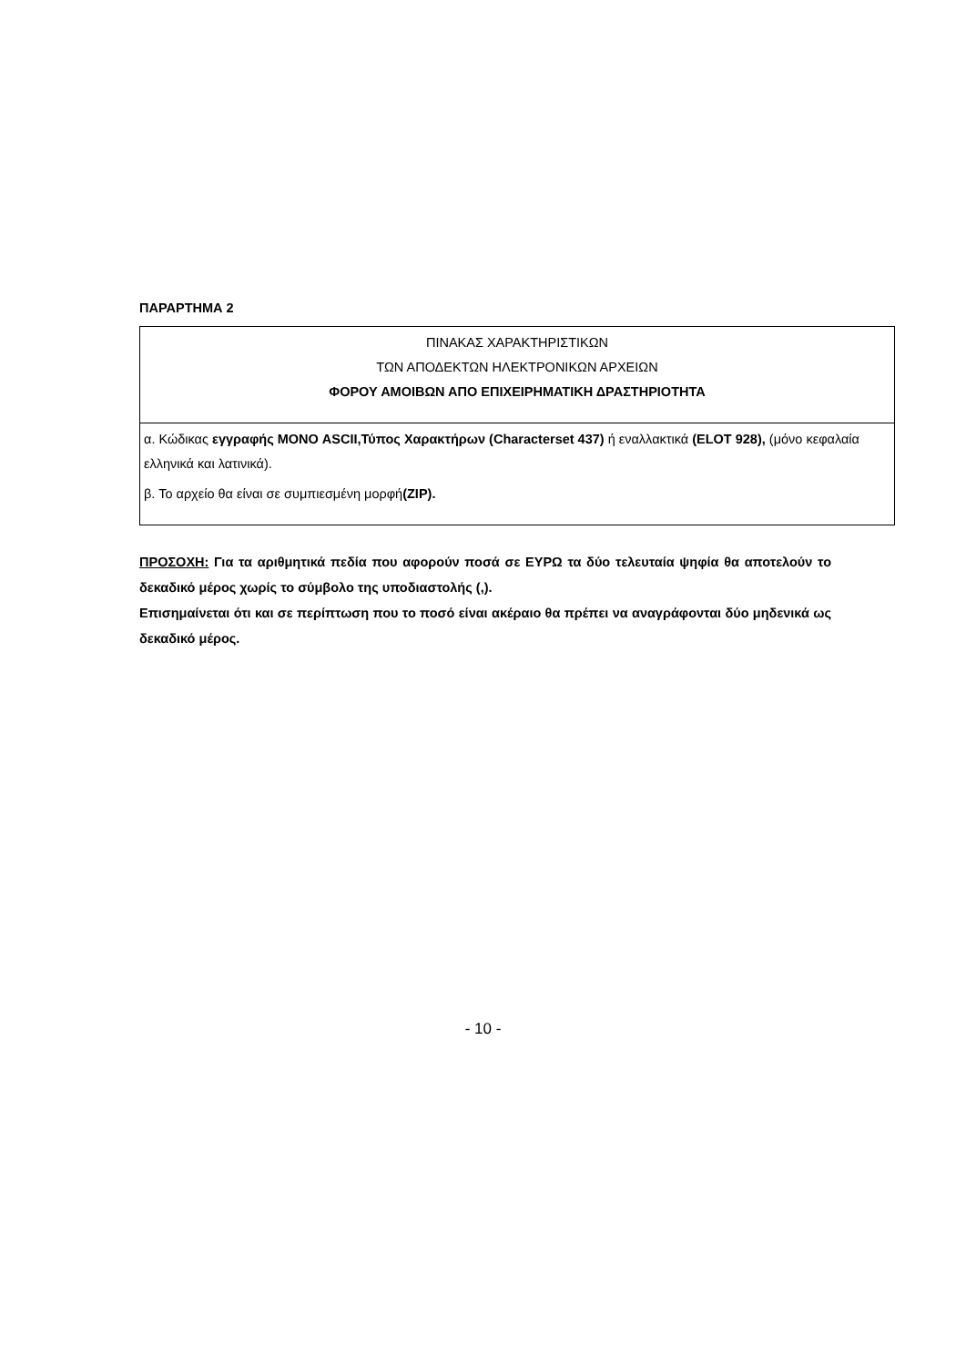ΠΑΡΑΡΤΗΜΑ 2
| ΠΙΝΑΚΑΣ ΧΑΡΑΚΤΗΡΙΣΤΙΚΩΝ ΤΩΝ ΑΠΟΔΕΚΤΩΝ ΗΛΕΚΤΡΟΝΙΚΩΝ ΑΡΧΕΙΩΝ ΦΟΡΟΥ ΑΜΟΙΒΩΝ ΑΠΟ ΕΠΙΧΕΙΡΗΜΑΤΙΚΗ ΔΡΑΣΤΗΡΙΟΤΗΤΑ |
| α. Κώδικας εγγραφής ΜΟΝΟ ASCII,Τύπος Χαρακτήρων (Characterset 437) ή εναλλακτικά (ELOT 928), (μόνο κεφαλαία ελληνικά και λατινικά). β. Το αρχείο θα είναι σε συμπιεσμένη μορφή (ZIP). |
ΠΡΟΣΟΧΗ: Για τα αριθμητικά πεδία που αφορούν ποσά σε ΕΥΡΩ τα δύο τελευταία ψηφία θα αποτελούν το δεκαδικό μέρος χωρίς το σύμβολο της υποδιαστολής (,).
Επισημαίνεται ότι και σε περίπτωση που το ποσό είναι ακέραιο θα πρέπει να αναγράφονται δύο μηδενικά ως δεκαδικό μέρος.
- 10 -